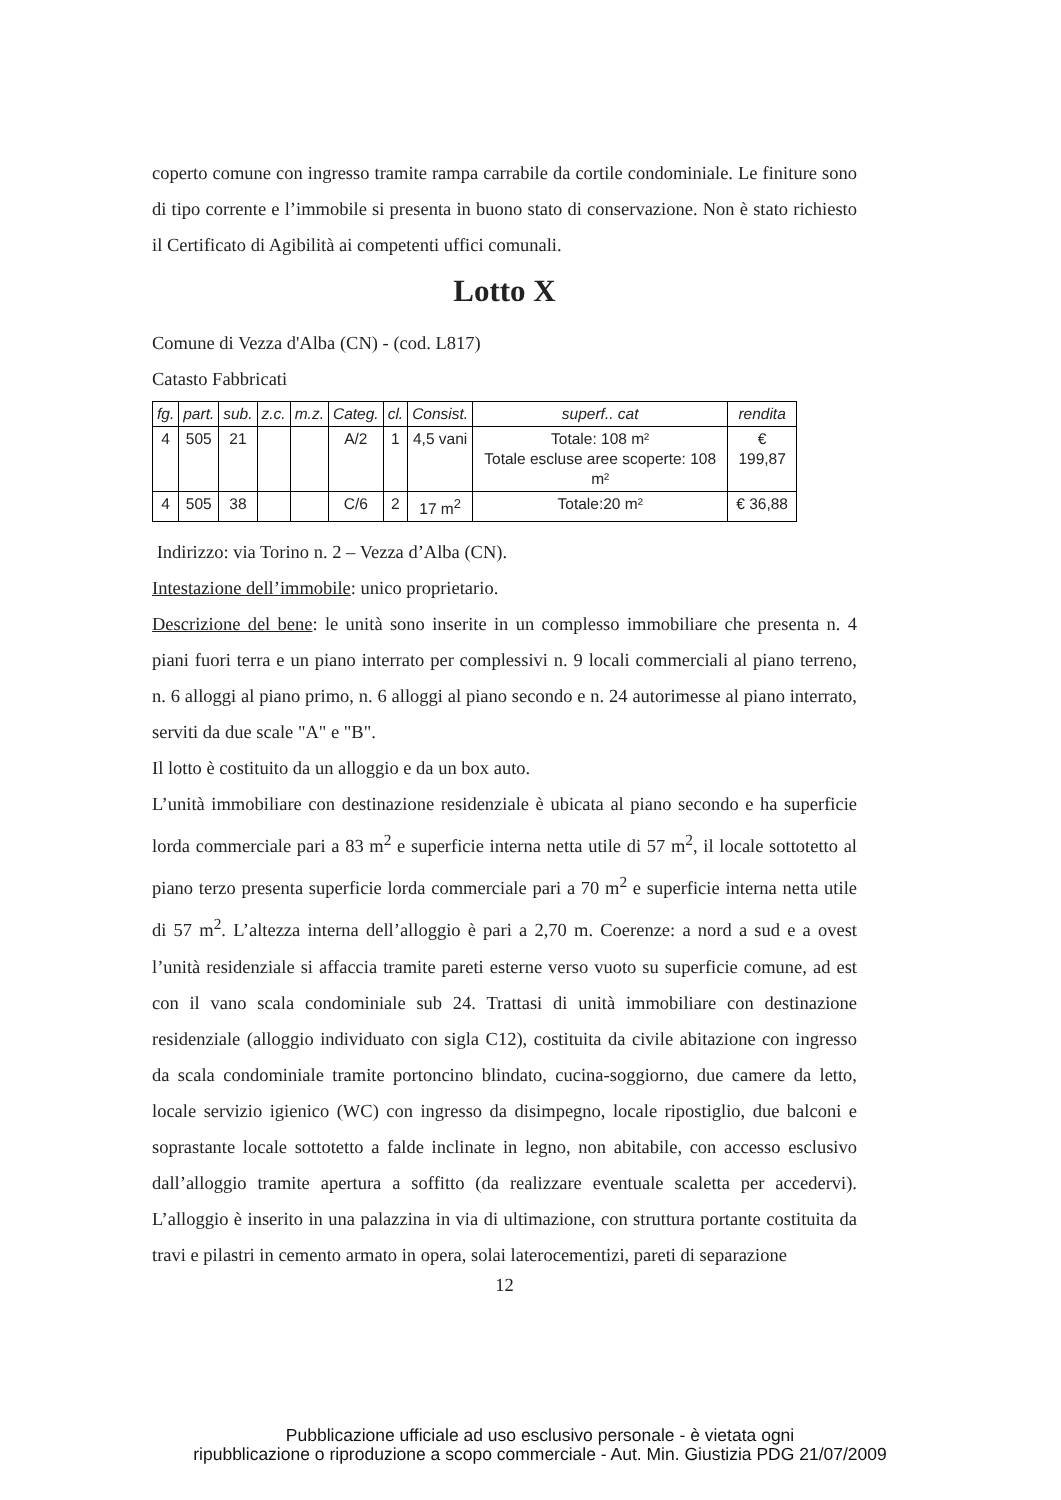coperto comune con ingresso tramite rampa carrabile da cortile condominiale. Le finiture sono di tipo corrente e l’immobile si presenta in buono stato di conservazione. Non è stato richiesto il Certificato di Agibilità ai competenti uffici comunali.
Lotto X
Comune di Vezza d'Alba (CN) - (cod. L817)
Catasto Fabbricati
| fg. | part. | sub. | z.c. | m.z. | Categ. | cl. | Consist. | superf.. cat | rendita |
| --- | --- | --- | --- | --- | --- | --- | --- | --- | --- |
| 4 | 505 | 21 | | | A/2 | 1 | 4,5 vani | Totale: 108 m² Totale escluse aree scoperte: 108 m² | € 199,87 |
| 4 | 505 | 38 | | | C/6 | 2 | 17 m<sup>2</sup> | Totale:20 m² | € 36,88 |
Indirizzo: via Torino n. 2 – Vezza d’Alba (CN).
Intestazione dell’immobile: unico proprietario.
Descrizione del bene: le unità sono inserite in un complesso immobiliare che presenta n. 4 piani fuori terra e un piano interrato per complessivi n. 9 locali commerciali al piano terreno, n. 6 alloggi al piano primo, n. 6 alloggi al piano secondo e n. 24 autorimesse al piano interrato, serviti da due scale "A" e "B".
Il lotto è costituito da un alloggio e da un box auto.
L’unità immobiliare con destinazione residenziale è ubicata al piano secondo e ha superficie lorda commerciale pari a 83 m<sup>2</sup> e superficie interna netta utile di 57 m<sup>2</sup>, il locale sottotetto al piano terzo presenta superficie lorda commerciale pari a 70 m<sup>2</sup> e superficie interna netta utile di 57 m<sup>2</sup>. L’altezza interna dell’alloggio è pari a 2,70 m. Coerenze: a nord a sud e a ovest l’unità residenziale si affaccia tramite pareti esterne verso vuoto su superficie comune, ad est con il vano scala condominiale sub 24. Trattasi di unità immobiliare con destinazione residenziale (alloggio individuato con sigla C12), costituita da civile abitazione con ingresso da scala condominiale tramite portoncino blindato, cucina-soggiorno, due camere da letto, locale servizio igienico (WC) con ingresso da disimpegno, locale ripostiglio, due balconi e soprastante locale sottotetto a falde inclinate in legno, non abitabile, con accesso esclusivo dall’alloggio tramite apertura a soffitto (da realizzare eventuale scaletta per accedervi). L’alloggio è inserito in una palazzina in via di ultimazione, con struttura portante costituita da travi e pilastri in cemento armato in opera, solai laterocementizi, pareti di separazione
12
Pubblicazione ufficiale ad uso esclusivo personale - è vietata ogni
ripubblicazione o riproduzione a scopo commerciale - Aut. Min. Giustizia PDG 21/07/2009